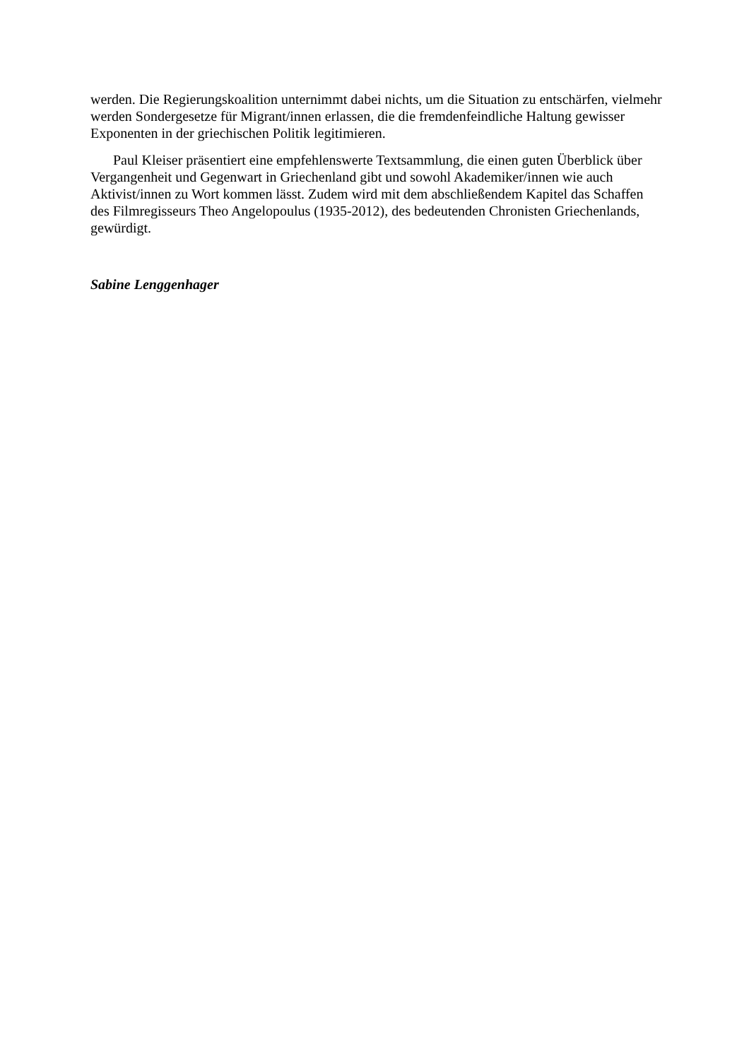werden. Die Regierungskoalition unternimmt dabei nichts, um die Situation zu entschärfen, vielmehr werden Sondergesetze für Migrant/innen erlassen, die die fremdenfeindliche Haltung gewisser Exponenten in der griechischen Politik legitimieren.
Paul Kleiser präsentiert eine empfehlenswerte Textsammlung, die einen guten Überblick über Vergangenheit und Gegenwart in Griechenland gibt und sowohl Akademiker/innen wie auch Aktivist/innen zu Wort kommen lässt. Zudem wird mit dem abschließendem Kapitel das Schaffen des Filmregisseurs Theo Angelopoulus (1935-2012), des bedeutenden Chronisten Griechenlands, gewürdigt.
Sabine Lenggenhager